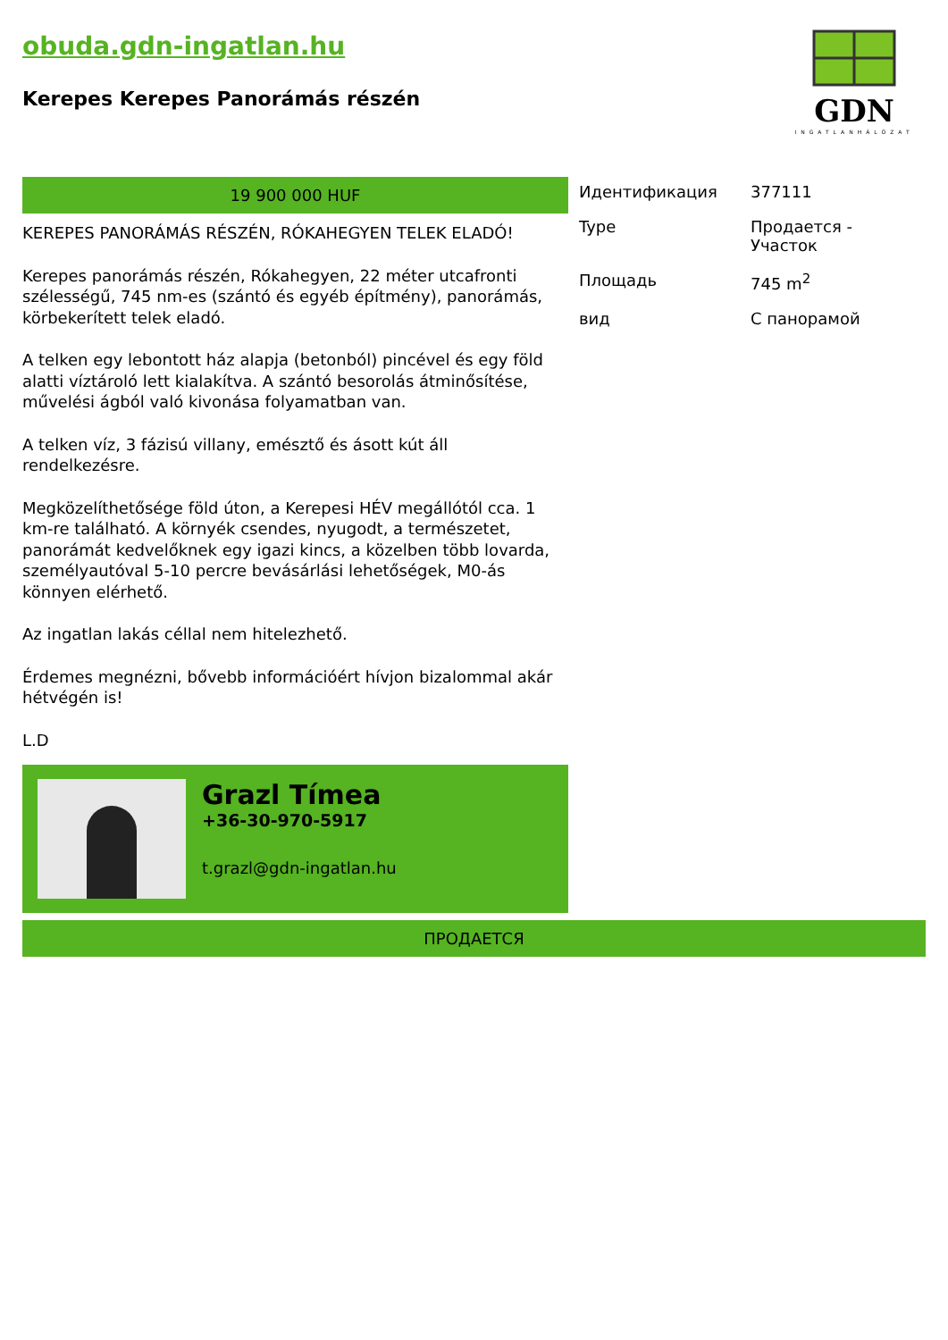obuda.gdn-ingatlan.hu
Kerepes Kerepes Panorámás részén
GDN
INGATLANHÁLÓZAT
19 900 000 HUF
KEREPES PANORÁMÁS RÉSZÉN, RÓKAHEGYEN TELEK ELADÓ!
Kerepes panorámás részén, Rókahegyen, 22 méter utcafronti szélességű, 745 nm-es (szántó és egyéb építmény), panorámás, körbekerített telek eladó.
A telken egy lebontott ház alapja (betonból) pincével és egy föld alatti víztároló lett kialakítva. A szántó besorolás átminősítése, művelési ágból való kivonása folyamatban van.
A telken víz, 3 fázisú villany, emésztő és ásott kút áll rendelkezésre.
Megközelíthetősége föld úton, a Kerepesi HÉV megállótól cca. 1 km-re található. A környék csendes, nyugodt, a természetet, panorámát kedvelőknek egy igazi kincs, a közelben több lovarda, személyautóval 5-10 percre bevásárlási lehetőségek, M0-ás könnyen elérhető.
Az ingatlan lakás céllal nem hitelezhető.
Érdemes megnézni, bővebb információért hívjon bizalommal akár hétvégén is!
L.D
Grazl Tímea
+36-30-970-5917
t.grazl@gdn-ingatlan.hu
| Идентификация | 377111 |
| Type | Продается - Участок |
| Площадь | 745 m<sup>2</sup> |
| вид | С панорамой |
ПРОДАЕТСЯ